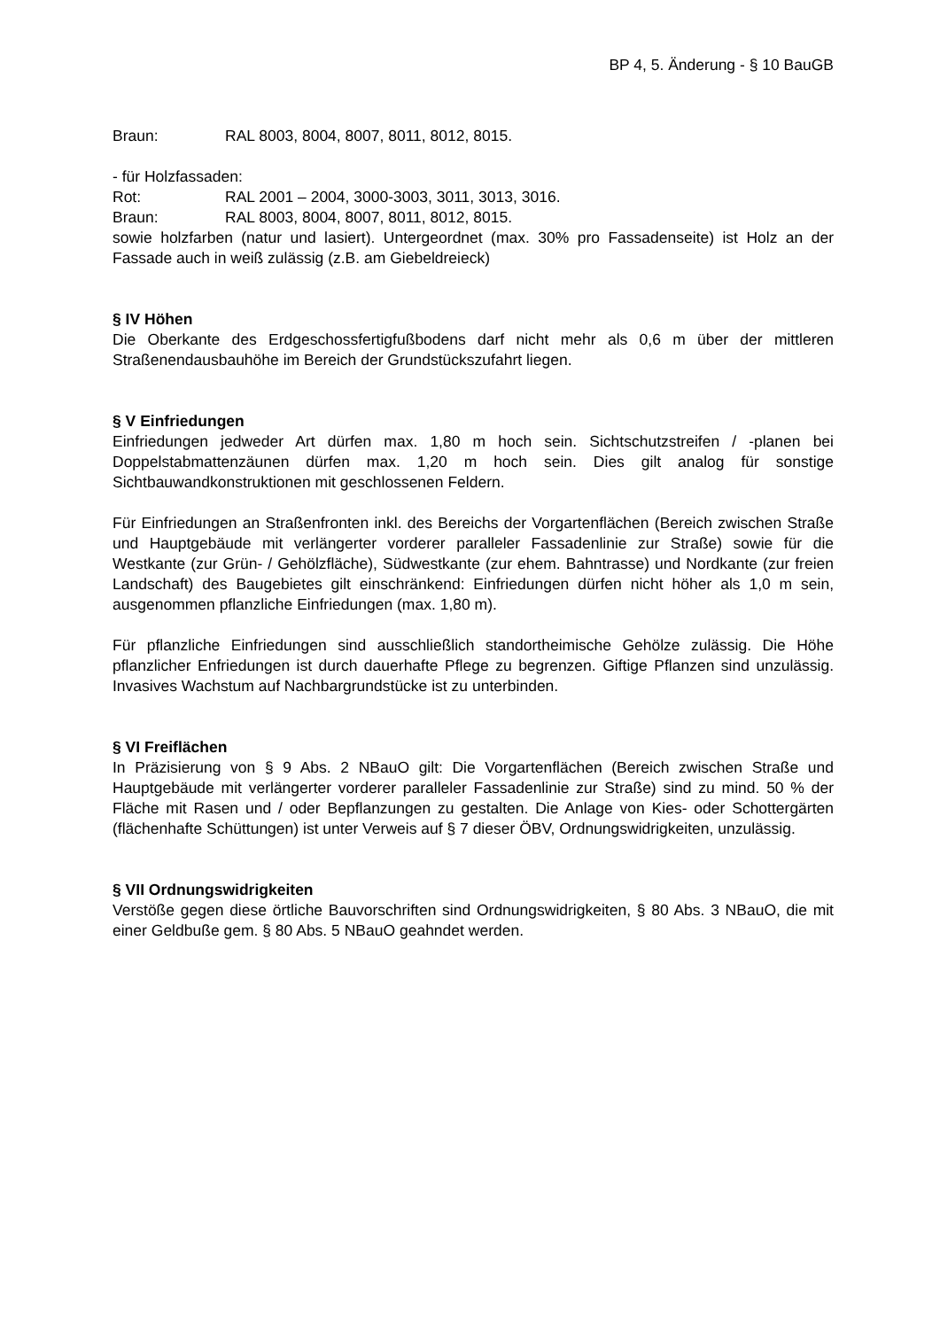BP 4, 5. Änderung - § 10 BauGB
Braun: RAL 8003, 8004, 8007, 8011, 8012, 8015.
- für Holzfassaden:
Rot: RAL 2001 – 2004, 3000-3003, 3011, 3013, 3016.
Braun: RAL 8003, 8004, 8007, 8011, 8012, 8015.
sowie holzfarben (natur und lasiert). Untergeordnet (max. 30% pro Fassadenseite) ist Holz an der Fassade auch in weiß zulässig (z.B. am Giebeldreieck)
§ IV Höhen
Die Oberkante des Erdgeschossfertigfußbodens darf nicht mehr als 0,6 m über der mittleren Straßenendausbauhöhe im Bereich der Grundstückszufahrt liegen.
§ V Einfriedungen
Einfriedungen jedweder Art dürfen max. 1,80 m hoch sein. Sichtschutzstreifen / -planen bei Doppelstabmattenzäunen dürfen max. 1,20 m hoch sein. Dies gilt analog für sonstige Sichtbauwandkonstruktionen mit geschlossenen Feldern.
Für Einfriedungen an Straßenfronten inkl. des Bereichs der Vorgartenflächen (Bereich zwischen Straße und Hauptgebäude mit verlängerter vorderer paralleler Fassadenlinie zur Straße) sowie für die Westkante (zur Grün- / Gehölzfläche), Südwestkante (zur ehem. Bahntrasse) und Nordkante (zur freien Landschaft) des Baugebietes gilt einschränkend: Einfriedungen dürfen nicht höher als 1,0 m sein, ausgenommen pflanzliche Einfriedungen (max. 1,80 m).
Für pflanzliche Einfriedungen sind ausschließlich standortheimische Gehölze zulässig. Die Höhe pflanzlicher Enfriedungen ist durch dauerhafte Pflege zu begrenzen. Giftige Pflanzen sind unzulässig. Invasives Wachstum auf Nachbargrundstücke ist zu unterbinden.
§ VI Freiflächen
In Präzisierung von § 9 Abs. 2 NBauO gilt: Die Vorgartenflächen (Bereich zwischen Straße und Hauptgebäude mit verlängerter vorderer paralleler Fassadenlinie zur Straße) sind zu mind. 50 % der Fläche mit Rasen und / oder Bepflanzungen zu gestalten. Die Anlage von Kies- oder Schottergärten (flächenhafte Schüttungen) ist unter Verweis auf § 7 dieser ÖBV, Ordnungswidrigkeiten, unzulässig.
§ VII Ordnungswidrigkeiten
Verstöße gegen diese örtliche Bauvorschriften sind Ordnungswidrigkeiten, § 80 Abs. 3 NBauO, die mit einer Geldbuße gem. § 80 Abs. 5 NBauO geahndet werden.